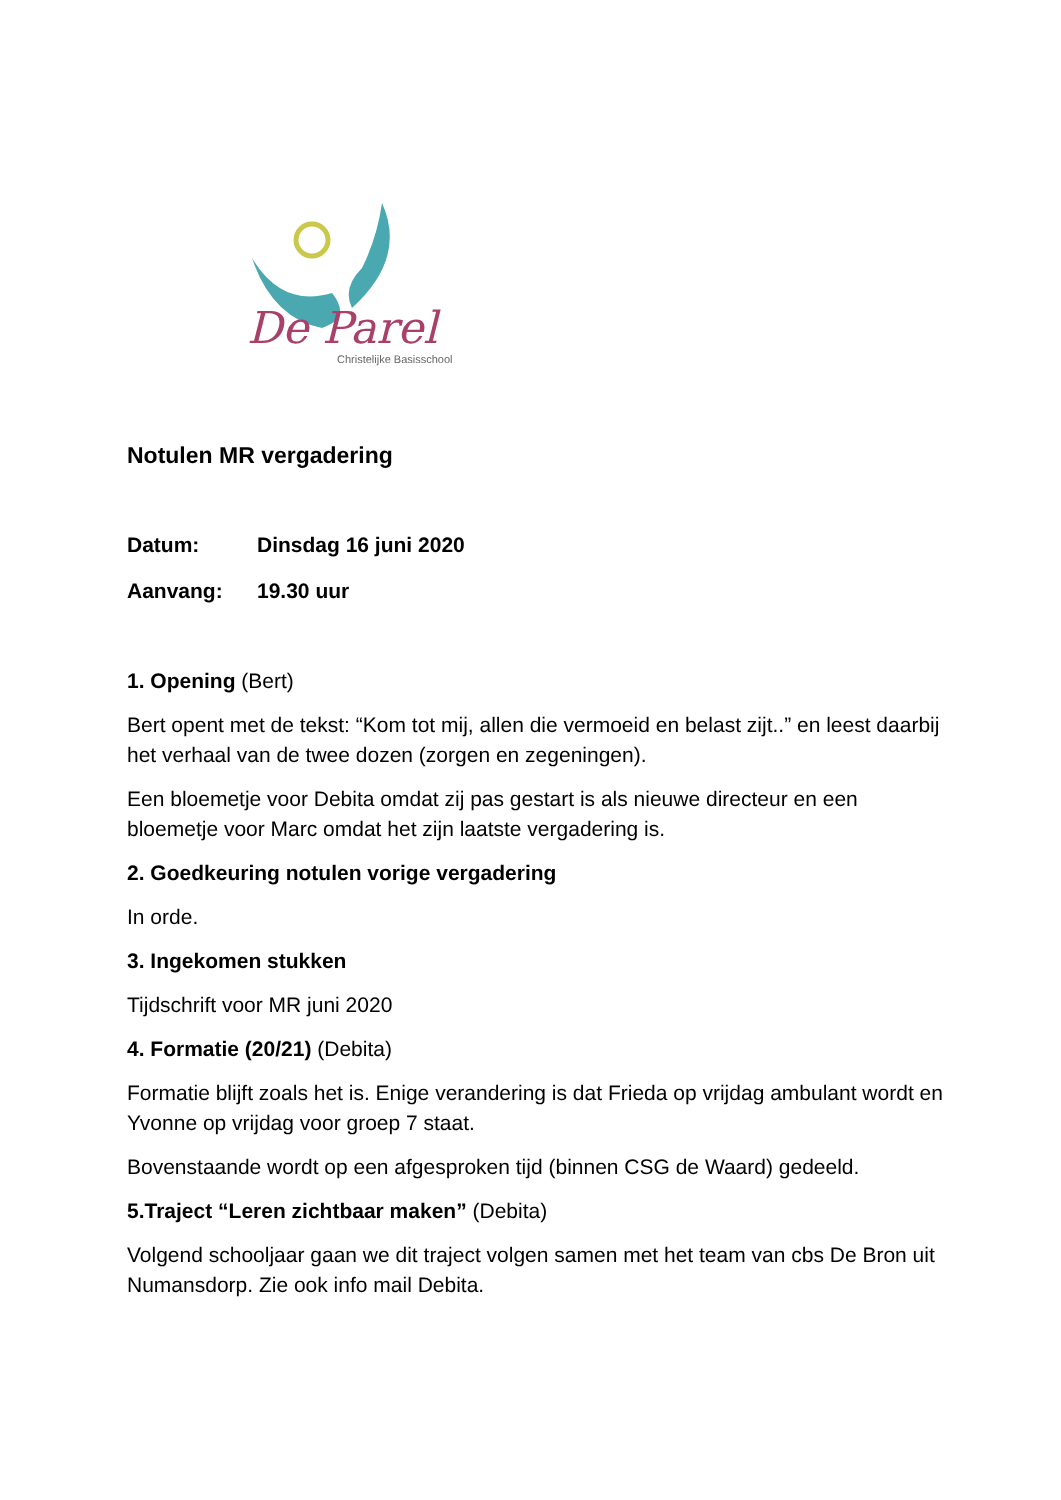De Parel
Christelijke Basisschool
Notulen MR vergadering
Datum: Dinsdag 16 juni 2020
Aanvang: 19.30 uur
1. Opening (Bert)
Bert opent met de tekst: “Kom tot mij, allen die vermoeid en belast zijt..” en leest daarbij het verhaal van de twee dozen (zorgen en zegeningen).
Een bloemetje voor Debita omdat zij pas gestart is als nieuwe directeur en een bloemetje voor Marc omdat het zijn laatste vergadering is.
2. Goedkeuring notulen vorige vergadering
In orde.
3. Ingekomen stukken
Tijdschrift voor MR juni 2020
4. Formatie (20/21) (Debita)
Formatie blijft zoals het is. Enige verandering is dat Frieda op vrijdag ambulant wordt en Yvonne op vrijdag voor groep 7 staat.
Bovenstaande wordt op een afgesproken tijd (binnen CSG de Waard) gedeeld.
5.Traject “Leren zichtbaar maken” (Debita)
Volgend schooljaar gaan we dit traject volgen samen met het team van cbs De Bron uit Numansdorp. Zie ook info mail Debita.